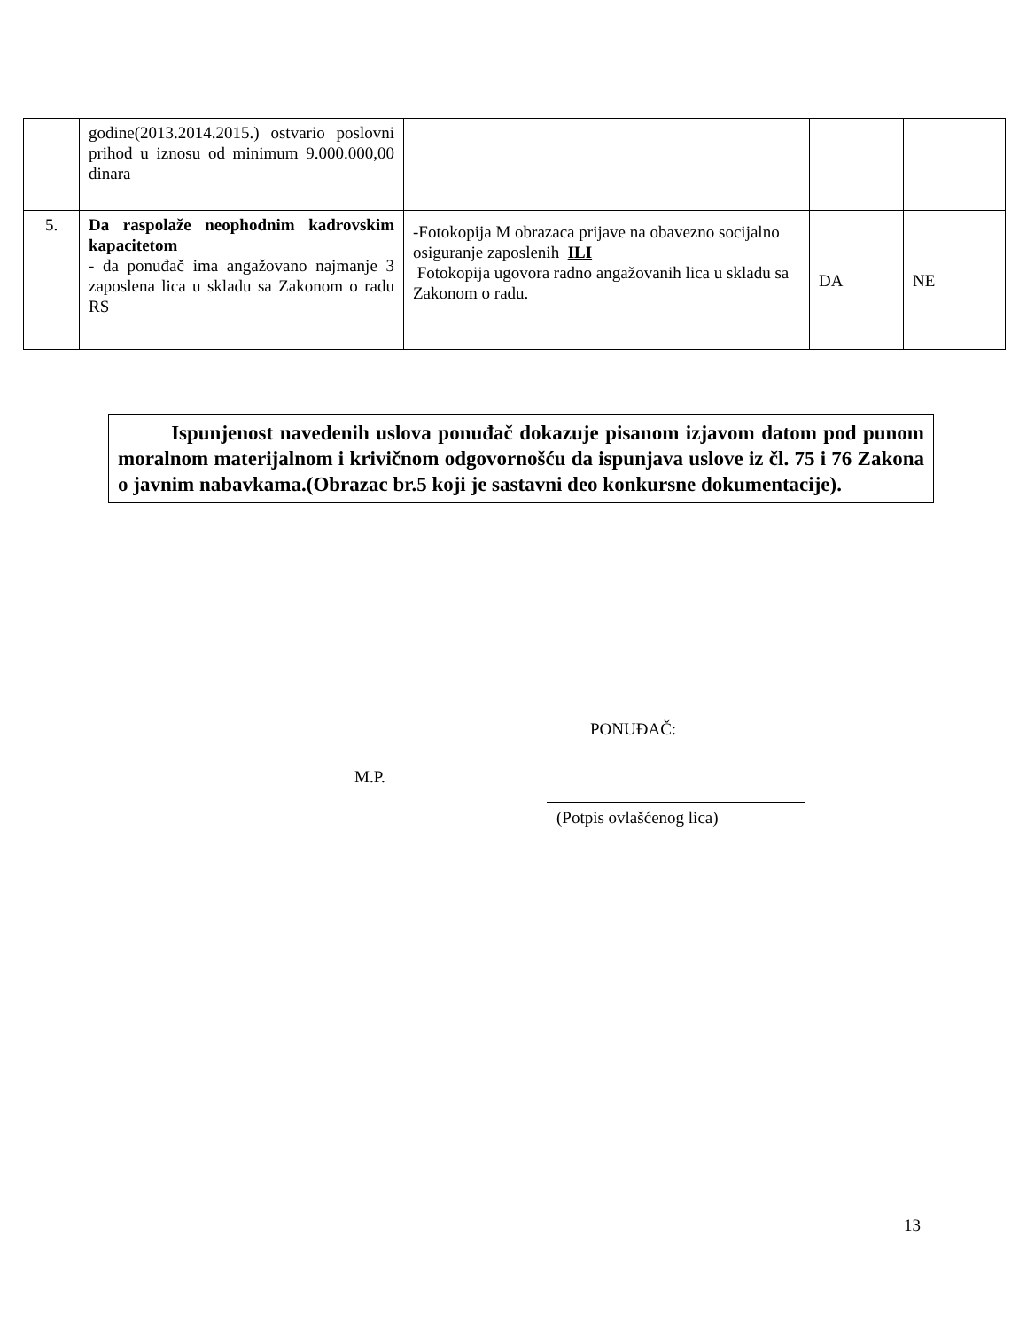| | godine(2013.2014.2015.) ostvario poslovni prihod u iznosu od minimum 9.000.000,00 dinara | | | |
| 5. | Da raspolaže neophodnim kadrovskim kapacitetom - da ponuđač ima angažovano najmanje 3 zaposlena lica u skladu sa Zakonom o radu RS | -Fotokopija M obrazaca prijave na obavezno socijalno osiguranje zaposlenih ILI Fotokopija ugovora radno angažovanih lica u skladu sa Zakonom o radu. | DA | NE |
Ispunjenost navedenih uslova ponuđač dokazuje pisanom izjavom datom pod punom moralnom materijalnom i krivičnom odgovornošću da ispunjava uslove iz čl. 75 i 76 Zakona o javnim nabavkama.(Obrazac br.5 koji je sastavni deo konkursne dokumentacije).
PONUĐAČ:
M.P.
(Potpis ovlašćenog lica)
13